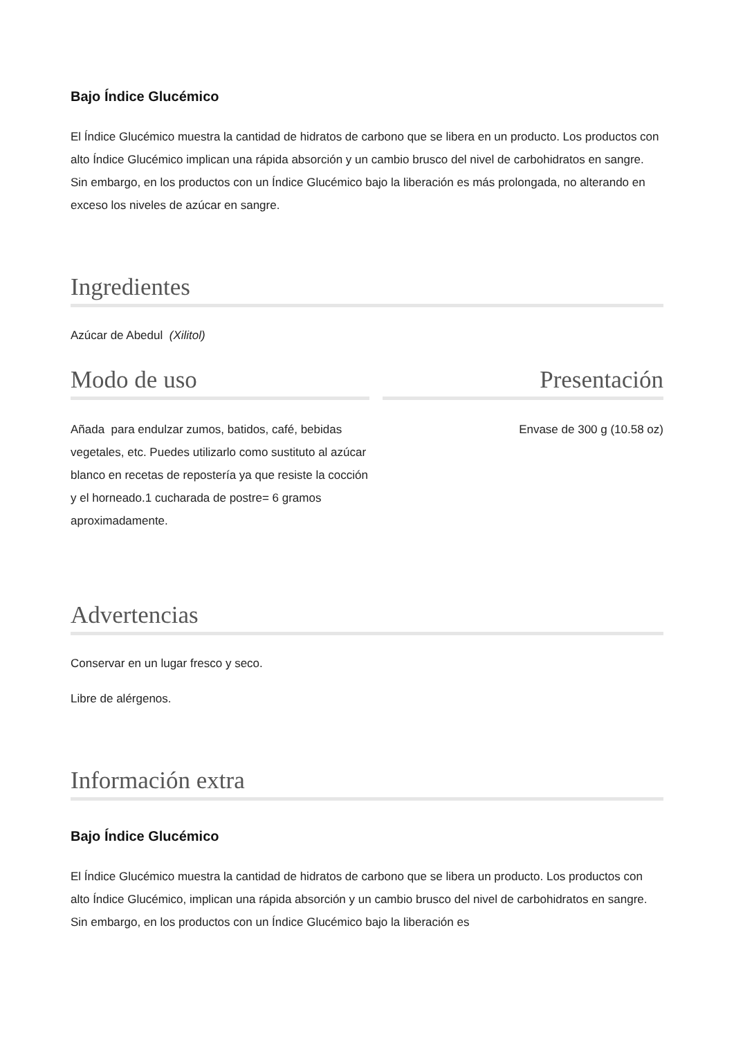Bajo Índice Glucémico
El Índice Glucémico muestra la cantidad de hidratos de carbono que se libera en un producto. Los productos con alto Índice Glucémico implican una rápida absorción y un cambio brusco del nivel de carbohidratos en sangre. Sin embargo, en los productos con un Índice Glucémico bajo la liberación es más prolongada, no alterando en exceso los niveles de azúcar en sangre.
Ingredientes
Azúcar de Abedul (Xilitol)
Modo de uso
Añada para endulzar zumos, batidos, café, bebidas vegetales, etc. Puedes utilizarlo como sustituto al azúcar blanco en recetas de repostería ya que resiste la cocción y el horneado.1 cucharada de postre= 6 gramos aproximadamente.
Presentación
Envase de 300 g (10.58 oz)
Advertencias
Conservar en un lugar fresco y seco.
Libre de alérgenos.
Información extra
Bajo Índice Glucémico
El Índice Glucémico muestra la cantidad de hidratos de carbono que se libera un producto. Los productos con alto Índice Glucémico, implican una rápida absorción y un cambio brusco del nivel de carbohidratos en sangre. Sin embargo, en los productos con un Índice Glucémico bajo la liberación es